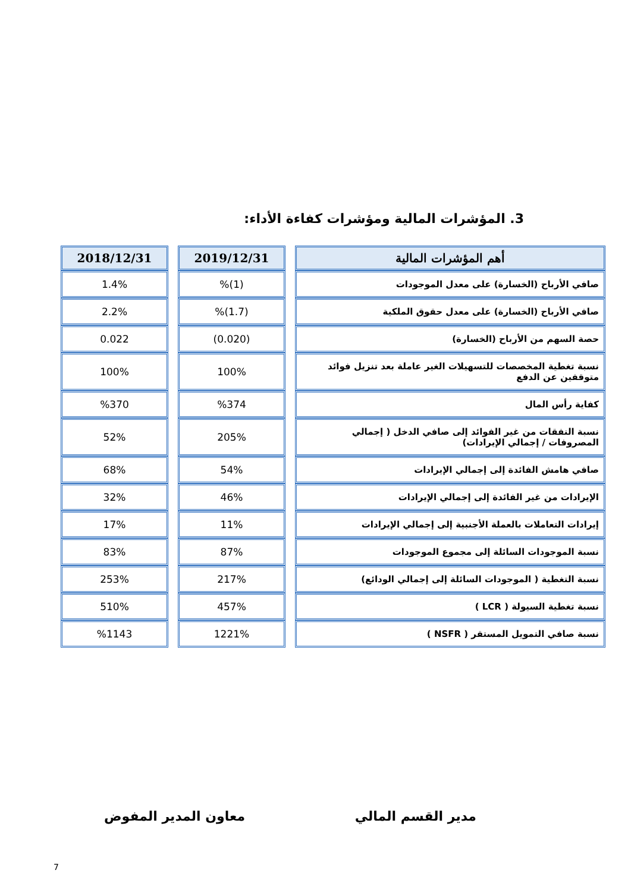3. المؤشرات المالية ومؤشرات كفاءة الأداء:
| أهم المؤشرات المالية | 2019/12/31 | 2018/12/31 |
| --- | --- | --- |
| صافي الأرباح (الخسارة) على معدل الموجودات | (1)% | 1.4% |
| صافي الأرباح (الخسارة) على معدل حقوق الملكية | (1.7)% | 2.2% |
| حصة السهم من الأرباح (الخسارة) | (0.020) | 0.022 |
| نسبة تغطية المخصصات للتسهيلات الغير عاملة بعد تنزيل فوائد متوقفين عن الدفع | 100% | 100% |
| كفاية رأس المال | %374 | %370 |
| نسبة النفقات من غير الفوائد إلى صافي الدخل ( إجمالي المصروفات / إجمالي الإيرادات) | 205% | 52% |
| صافي هامش الفائدة إلى إجمالي الإيرادات | 54% | 68% |
| الإيرادات من غير الفائدة إلى إجمالي الإيرادات | 46% | 32% |
| إيرادات التعاملات بالعملة الأجنبية إلى إجمالي الإيرادات | 11% | 17% |
| نسبة الموجودات السائلة إلى مجموع الموجودات | 87% | 83% |
| نسبة التغطية ( الموجودات السائلة إلى إجمالي الودائع) | 217% | 253% |
| نسبة تغطية السيولة ( LCR ) | 457% | 510% |
| نسبة صافي التمويل المستقر ( NSFR ) | 1221% | %1143 |
مدير القسم المالي معاون المدير المفوض
7